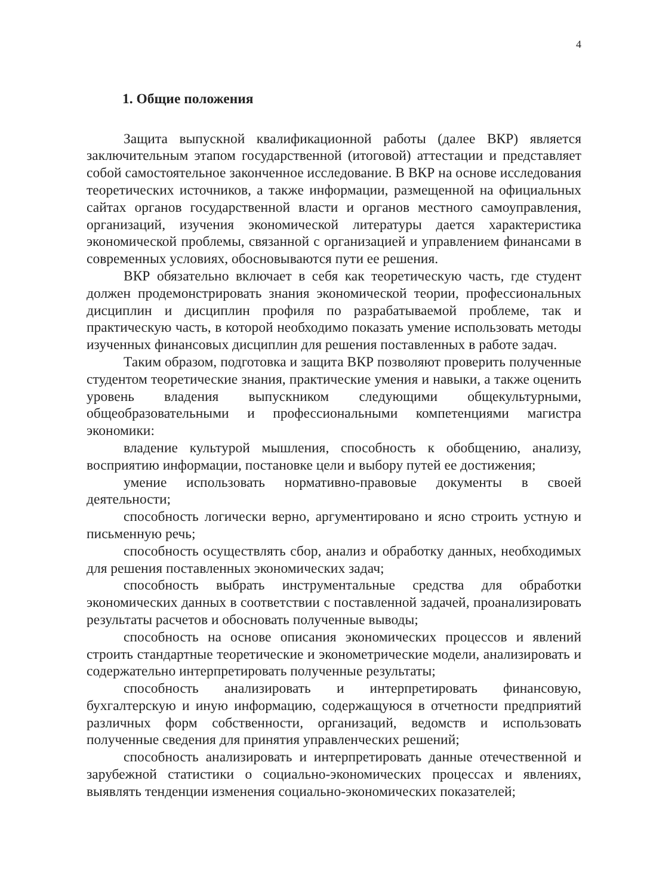4
1. Общие положения
Защита выпускной квалификационной работы (далее ВКР) является заключительным этапом государственной (итоговой) аттестации и представляет собой самостоятельное законченное исследование. В ВКР на основе исследования теоретических источников, а также информации, размещенной на официальных сайтах органов государственной власти и органов местного самоуправления, организаций, изучения экономической литературы дается характеристика экономической проблемы, связанной с организацией и управлением финансами в современных условиях, обосновываются пути ее решения.
ВКР обязательно включает в себя как теоретическую часть, где студент должен продемонстрировать знания экономической теории, профессиональных дисциплин и дисциплин профиля по разрабатываемой проблеме, так и практическую часть, в которой необходимо показать умение использовать методы изученных финансовых дисциплин для решения поставленных в работе задач.
Таким образом, подготовка и защита ВКР позволяют проверить полученные студентом теоретические знания, практические умения и навыки, а также оценить уровень владения выпускником следующими общекультурными, общеобразовательными и профессиональными компетенциями магистра экономики:
владение культурой мышления, способность к обобщению, анализу, восприятию информации, постановке цели и выбору путей ее достижения;
умение использовать нормативно-правовые документы в своей деятельности;
способность логически верно, аргументировано и ясно строить устную и письменную речь;
способность осуществлять сбор, анализ и обработку данных, необходимых для решения поставленных экономических задач;
способность выбрать инструментальные средства для обработки экономических данных в соответствии с поставленной задачей, проанализировать результаты расчетов и обосновать полученные выводы;
способность на основе описания экономических процессов и явлений строить стандартные теоретические и эконометрические модели, анализировать и содержательно интерпретировать полученные результаты;
способность анализировать и интерпретировать финансовую, бухгалтерскую и иную информацию, содержащуюся в отчетности предприятий различных форм собственности, организаций, ведомств и использовать полученные сведения для принятия управленческих решений;
способность анализировать и интерпретировать данные отечественной и зарубежной статистики о социально-экономических процессах и явлениях, выявлять тенденции изменения социально-экономических показателей;